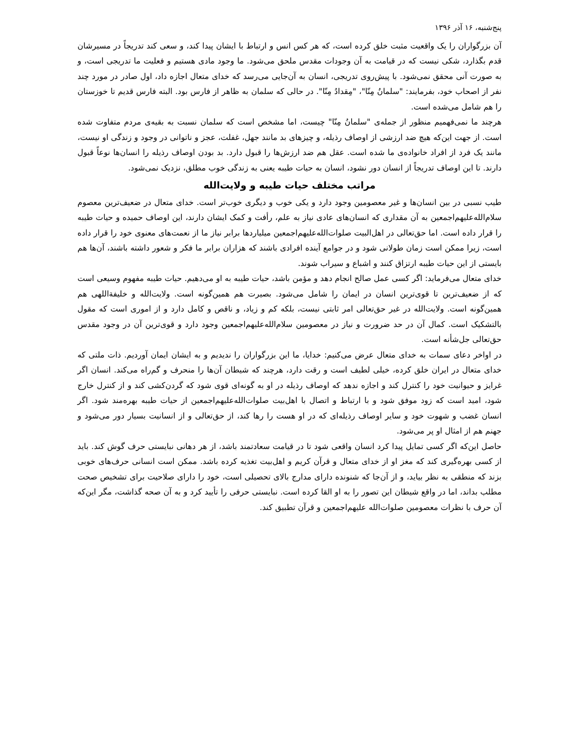پنج‌شنبه، ۱۶ آذر ۱۳۹۶
آن بزرگواران را یک واقعیت مثبت خلق کرده است، که هر کس انس و ارتباط با ایشان پیدا کند، و سعی کند تدریجاً در مسیرشان قدم بگذارد، شکی نیست که در قیامت به آن وجودات مقدس ملحق می‌شود. ما وجود مادی هستیم و فعلیت ما تدریجی است، و به صورت آنی محقق نمی‌شود. با پیش‌روی تدریجی، انسان به آن‌جایی می‌رسد که خدای متعال اجازه داد، اول صادر در مورد چند نفر از اصحاب خود، بفرمایند: "سلمانُ مِنّا"، "مِقدادُ مِنّا". در حالی که سلمان به ظاهر از فارس بود. البته فارس قدیم تا خوزستان را هم شامل می‌شده است.
هرچند ما نمی‌فهمیم منظور از جمله‌ی "سلمانُ مِنّا" چیست، اما مشخص است که سلمان نسبت به بقیه‌ی مردم متفاوت شده است. از جهت این‌که هیچ ضد ارزشی از اوصاف رذیله، و چیزهای بد مانند جهل، غفلت، عجز و ناتوانی در وجود و زندگی او نیست، مانند یک فرد از افراد خانواده‌ی ما شده است. عقل هم ضد ارزش‌ها را قبول دارد. بد بودن اوصاف رذیله را انسان‌ها نوعاً قبول دارند. تا این اوصاف تدریجاً از انسان دور نشود، انسان به حیات طیبه یعنی به زندگی خوب مطلق، نزدیک نمی‌شود.
مراتب مختلف حیات طیبه و ولایت‌الله
طیب نسبی در بین انسان‌ها و غیر معصومین وجود دارد و یکی خوب و دیگری خوب‌تر است. خدای متعال در ضعیف‌ترین معصوم سلام‌الله‌علیهم‌اجمعین به آن مقداری که انسان‌های عادی نیاز به علم، رأفت و کمک ایشان دارند، این اوصاف حمیده و حیات طیبه را قرار داده است. اما حق‌تعالی در اهل‌البیت صلوات‌الله‌علیهم‌اجمعین میلیاردها برابر نیاز ما از نعمت‌های معنوی خود را قرار داده است، زیرا ممکن است زمان طولانی شود و در جوامع آینده افرادی باشند که هزاران برابر ما فکر و شعور داشته باشند، آن‌ها هم بایستی از این حیات طیبه ارتزاق کنند و اشباع و سیراب شوند.
خدای متعال می‌فرماید: اگر کسی عمل صالح انجام دهد و مؤمن باشد، حیات طیبه به او می‌دهیم. حیات طیبه مفهوم وسیعی است که از ضعیف‌ترین تا قوی‌ترین انسان در ایمان را شامل می‌شود. بصیرت هم همین‌گونه است. ولایت‌الله و خلیفةاللهی هم همین‌گونه است. ولایت‌الله در غیر حق‌تعالی امر ثابتی نیست، بلکه کم و زیاد، و ناقص و کامل دارد و از اموری است که مقول بالتشکیک است. کمال آن در حد ضرورت و نیاز در معصومین سلام‌الله‌علیهم‌اجمعین وجود دارد و قوی‌ترین آن در وجود مقدس حق‌تعالی جل‌شأنه است.
در اواخر دعای سمات به خدای متعال عرض می‌کنیم: خدایا، ما این بزرگواران را ندیدیم و به ایشان ایمان آوردیم. ذات ملتی که خدای متعال در ایران خلق کرده، خیلی لطیف است و رقت دارد، هرچند که شیطان آن‌ها را منحرف و گم‌راه می‌کند. انسان اگر غرایز و حیوانیت خود را کنترل کند و اجازه ندهد که اوصاف رذیله در او به گونه‌ای قوی شود که گردن‌کشی کند و از کنترل خارج شود، امید است که زود موفق شود و با ارتباط و اتصال با اهل‌بیت صلوات‌الله‌علیهم‌اجمعین از حیات طیبه بهره‌مند شود. اگر انسان غضب و شهوت خود و سایر اوصاف رذیله‌ای که در او هست را رها کند، از حق‌تعالی و از انسانیت بسیار دور می‌شود و جهنم هم از امثال او پر می‌شود.
حاصل این‌که اگر کسی تمایل پیدا کرد انسان واقعی شود تا در قیامت سعادتمند باشد، از هر دهانی نبایستی حرف گوش کند. باید از کسی بهره‌گیری کند که مغز او از خدای متعال و قرآن کریم و اهل‌بیت تغذیه کرده باشد. ممکن است انسانی حرف‌های خوبی بزند که منطقی به نظر بیاید، و از آن‌جا که شنونده دارای مدارج بالای تحصیلی است، خود را دارای صلاحیت برای تشخیص صحت مطلب بداند، اما در واقع شیطان این تصور را به او القا کرده است. نبایستی حرفی را تأیید کرد و به آن صحه گذاشت، مگر این‌که آن حرف با نظرات معصومین صلوات‌الله علیهم‌اجمعین و قرآن تطبیق کند.